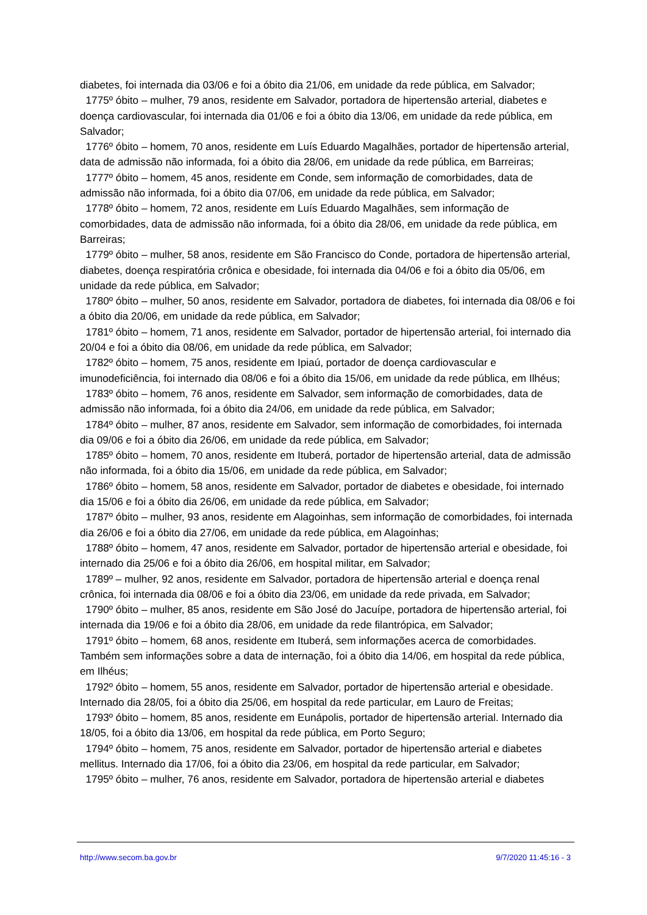diabetes, foi internada dia 03/06 e foi a óbito dia 21/06, em unidade da rede pública, em Salvador;
1775º óbito – mulher, 79 anos, residente em Salvador, portadora de hipertensão arterial, diabetes e doença cardiovascular, foi internada dia 01/06 e foi a óbito dia 13/06, em unidade da rede pública, em Salvador;
1776º óbito – homem, 70 anos, residente em Luís Eduardo Magalhães, portador de hipertensão arterial, data de admissão não informada, foi a óbito dia 28/06, em unidade da rede pública, em Barreiras;
1777º óbito – homem, 45 anos, residente em Conde, sem informação de comorbidades, data de admissão não informada, foi a óbito dia 07/06, em unidade da rede pública, em Salvador;
1778º óbito – homem, 72 anos, residente em Luís Eduardo Magalhães, sem informação de comorbidades, data de admissão não informada, foi a óbito dia 28/06, em unidade da rede pública, em Barreiras;
1779º óbito – mulher, 58 anos, residente em São Francisco do Conde, portadora de hipertensão arterial, diabetes, doença respiratória crônica e obesidade, foi internada dia 04/06 e foi a óbito dia 05/06, em unidade da rede pública, em Salvador;
1780º óbito – mulher, 50 anos, residente em Salvador, portadora de diabetes, foi internada dia 08/06 e foi a óbito dia 20/06, em unidade da rede pública, em Salvador;
1781º óbito – homem, 71 anos, residente em Salvador, portador de hipertensão arterial, foi internado dia 20/04 e foi a óbito dia 08/06, em unidade da rede pública, em Salvador;
1782º óbito – homem, 75 anos, residente em Ipiaú, portador de doença cardiovascular e imunodeficiência, foi internado dia 08/06 e foi a óbito dia 15/06, em unidade da rede pública, em Ilhéus;
1783º óbito – homem, 76 anos, residente em Salvador, sem informação de comorbidades, data de admissão não informada, foi a óbito dia 24/06, em unidade da rede pública, em Salvador;
1784º óbito – mulher, 87 anos, residente em Salvador, sem informação de comorbidades, foi internada dia 09/06 e foi a óbito dia 26/06, em unidade da rede pública, em Salvador;
1785º óbito – homem, 70 anos, residente em Ituberá, portador de hipertensão arterial, data de admissão não informada, foi a óbito dia 15/06, em unidade da rede pública, em Salvador;
1786º óbito – homem, 58 anos, residente em Salvador, portador de diabetes e obesidade, foi internado dia 15/06 e foi a óbito dia 26/06, em unidade da rede pública, em Salvador;
1787º óbito – mulher, 93 anos, residente em Alagoinhas, sem informação de comorbidades, foi internada dia 26/06 e foi a óbito dia 27/06, em unidade da rede pública, em Alagoinhas;
1788º óbito – homem, 47 anos, residente em Salvador, portador de hipertensão arterial e obesidade, foi internado dia 25/06 e foi a óbito dia 26/06, em hospital militar, em Salvador;
1789º – mulher, 92 anos, residente em Salvador, portadora de hipertensão arterial e doença renal crônica, foi internada dia 08/06 e foi a óbito dia 23/06, em unidade da rede privada, em Salvador;
1790º óbito – mulher, 85 anos, residente em São José do Jacuípe, portadora de hipertensão arterial, foi internada dia 19/06 e foi a óbito dia 28/06, em unidade da rede filantrópica, em Salvador;
1791º óbito – homem, 68 anos, residente em Ituberá, sem informações acerca de comorbidades. Também sem informações sobre a data de internação, foi a óbito dia 14/06, em hospital da rede pública, em Ilhéus;
1792º óbito – homem, 55 anos, residente em Salvador, portador de hipertensão arterial e obesidade. Internado dia 28/05, foi a óbito dia 25/06, em hospital da rede particular, em Lauro de Freitas;
1793º óbito – homem, 85 anos, residente em Eunápolis, portador de hipertensão arterial. Internado dia 18/05, foi a óbito dia 13/06, em hospital da rede pública, em Porto Seguro;
1794º óbito – homem, 75 anos, residente em Salvador, portador de hipertensão arterial e diabetes mellitus. Internado dia 17/06, foi a óbito dia 23/06, em hospital da rede particular, em Salvador;
1795º óbito – mulher, 76 anos, residente em Salvador, portadora de hipertensão arterial e diabetes
http://www.secom.ba.gov.br 9/7/2020 11:45:16 - 3